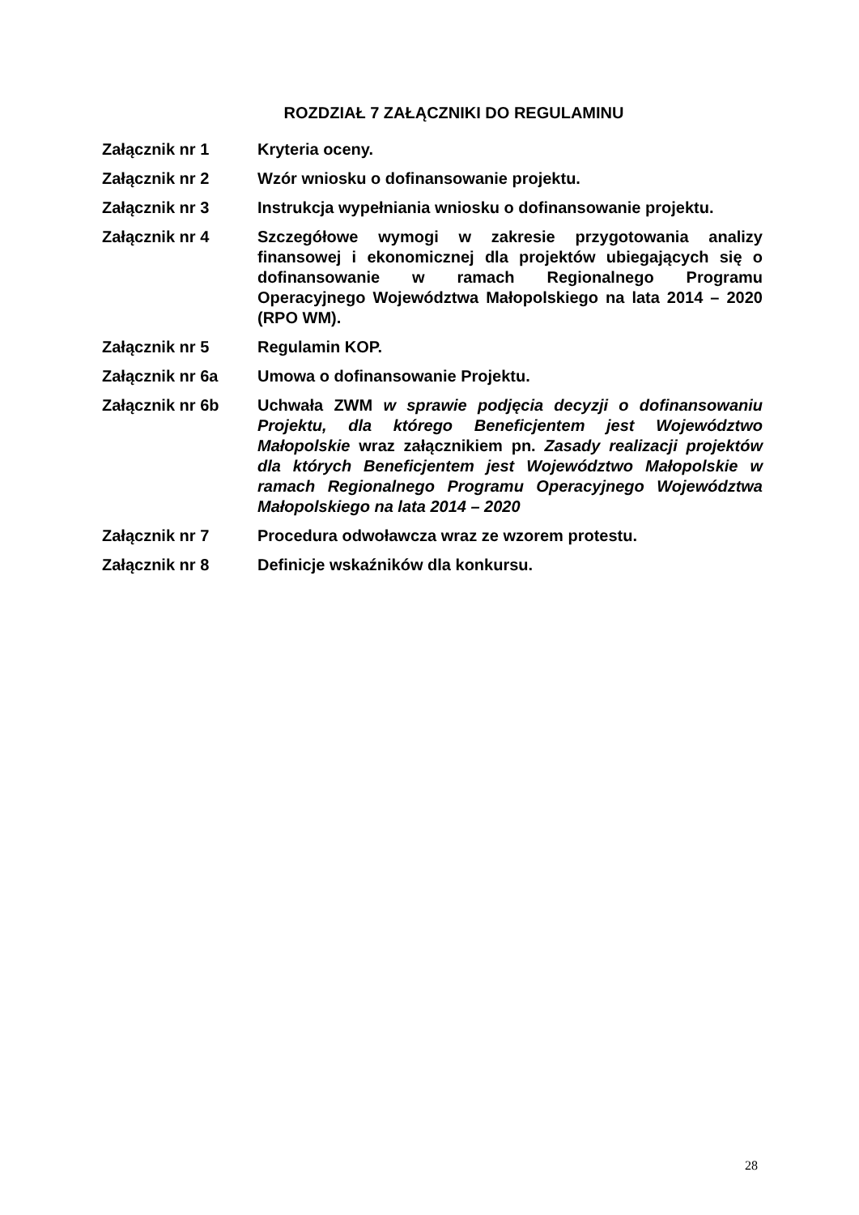ROZDZIAŁ 7 ZAŁĄCZNIKI DO REGULAMINU
Załącznik nr 1 Kryteria oceny.
Załącznik nr 2 Wzór wniosku o dofinansowanie projektu.
Załącznik nr 3 Instrukcja wypełniania wniosku o dofinansowanie projektu.
Załącznik nr 4 Szczegółowe wymogi w zakresie przygotowania analizy finansowej i ekonomicznej dla projektów ubiegających się o dofinansowanie w ramach Regionalnego Programu Operacyjnego Województwa Małopolskiego na lata 2014 – 2020 (RPO WM).
Załącznik nr 5 Regulamin KOP.
Załącznik nr 6a Umowa o dofinansowanie Projektu.
Załącznik nr 6b Uchwała ZWM w sprawie podjęcia decyzji o dofinansowaniu Projektu, dla którego Beneficjentem jest Województwo Małopolskie wraz załącznikiem pn. Zasady realizacji projektów dla których Beneficjentem jest Województwo Małopolskie w ramach Regionalnego Programu Operacyjnego Województwa Małopolskiego na lata 2014 – 2020
Załącznik nr 7 Procedura odwoławcza wraz ze wzorem protestu.
Załącznik nr 8 Definicje wskaźników dla konkursu.
28